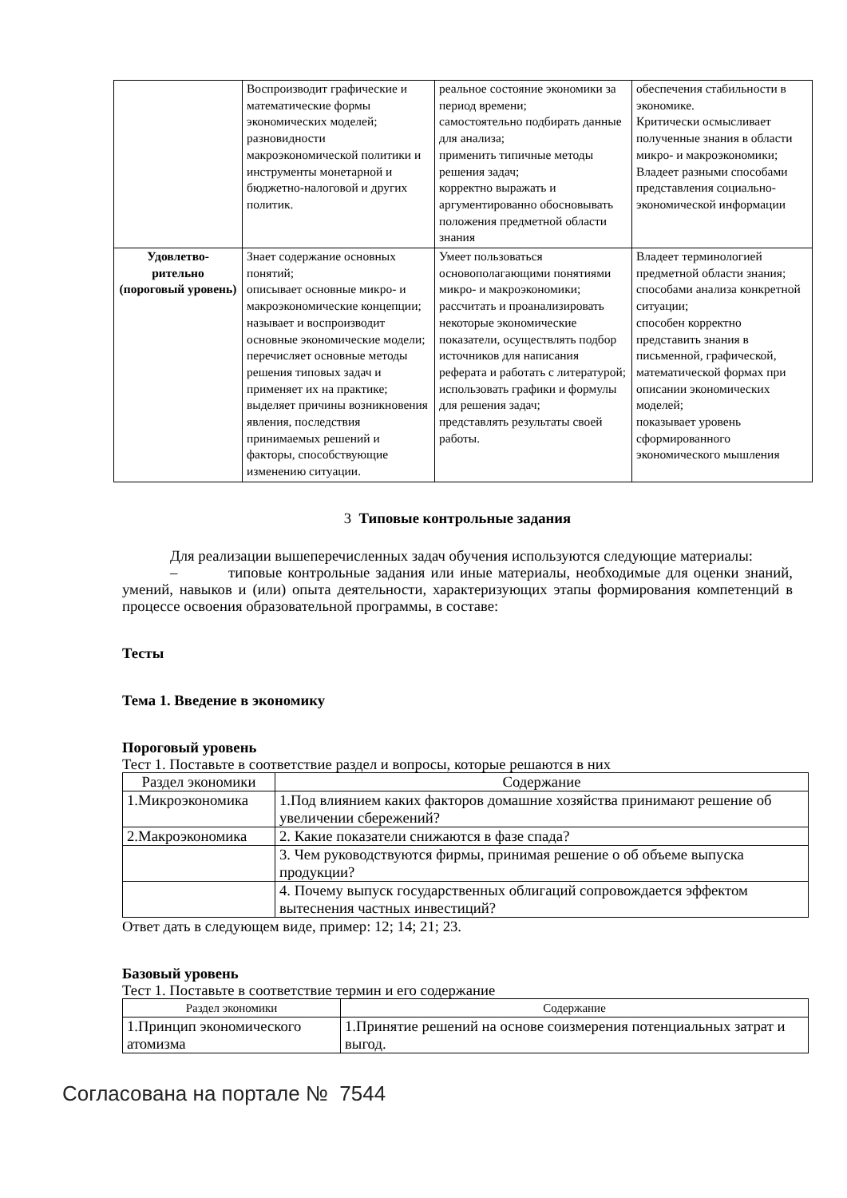| | Воспроизводит графические и математические формы экономических моделей; разновидности макроэкономической политики и инструменты монетарной и бюджетно-налоговой и других политик. | реальное состояние экономики за период времени; самостоятельно подбирать данные для анализа; применить типичные методы решения задач; корректно выражать и аргументированно обосновывать положения предметной области знания | обеспечения стабильности в экономике. Критически осмысливает полученные знания в области микро- и макроэкономики; Владеет разными способами представления социально-экономической информации |
| Удовлетво- рительно (пороговый уровень) | Знает содержание основных понятий; описывает основные микро- и макроэкономические концепции; называет и воспроизводит основные экономические модели; перечисляет основные методы решения типовых задач и применяет их на практике; выделяет причины возникновения явления, последствия принимаемых решений и факторы, способствующие изменению ситуации. | Умеет пользоваться основополагающими понятиями микро- и макроэкономики; рассчитать и проанализировать некоторые экономические показатели, осуществлять подбор источников для написания реферата и работать с литературой; использовать графики и формулы для решения задач; представлять результаты своей работы. | Владеет терминологией предметной области знания; способами анализа конкретной ситуации; способен корректно представить знания в письменной, графической, математической формах при описании экономических моделей; показывает уровень сформированного экономического мышления |
3 Типовые контрольные задания
Для реализации вышеперечисленных задач обучения используются следующие материалы:
– типовые контрольные задания или иные материалы, необходимые для оценки знаний, умений, навыков и (или) опыта деятельности, характеризующих этапы формирования компетенций в процессе освоения образовательной программы, в составе:
Тесты
Тема 1. Введение в экономику
Пороговый уровень
Тест 1. Поставьте в соответствие раздел и вопросы, которые решаются в них
| Раздел экономики | Содержание |
| 1.Микроэкономика | 1.Под влиянием каких факторов домашние хозяйства принимают решение об увеличении сбережений? |
| 2.Макроэкономика | 2. Какие показатели снижаются в фазе спада? |
| | 3. Чем руководствуются фирмы, принимая решение о об объеме выпуска продукции? |
| | 4. Почему выпуск государственных облигаций сопровождается эффектом вытеснения частных инвестиций? |
Ответ дать в следующем виде, пример: 12; 14; 21; 23.
Базовый уровень
Тест 1. Поставьте в соответствие термин и его содержание
| Раздел экономики | Содержание |
| 1.Принцип экономического атомизма | 1.Принятие решений на основе соизмерения потенциальных затрат и выгод. |
Согласована на портале № 7544